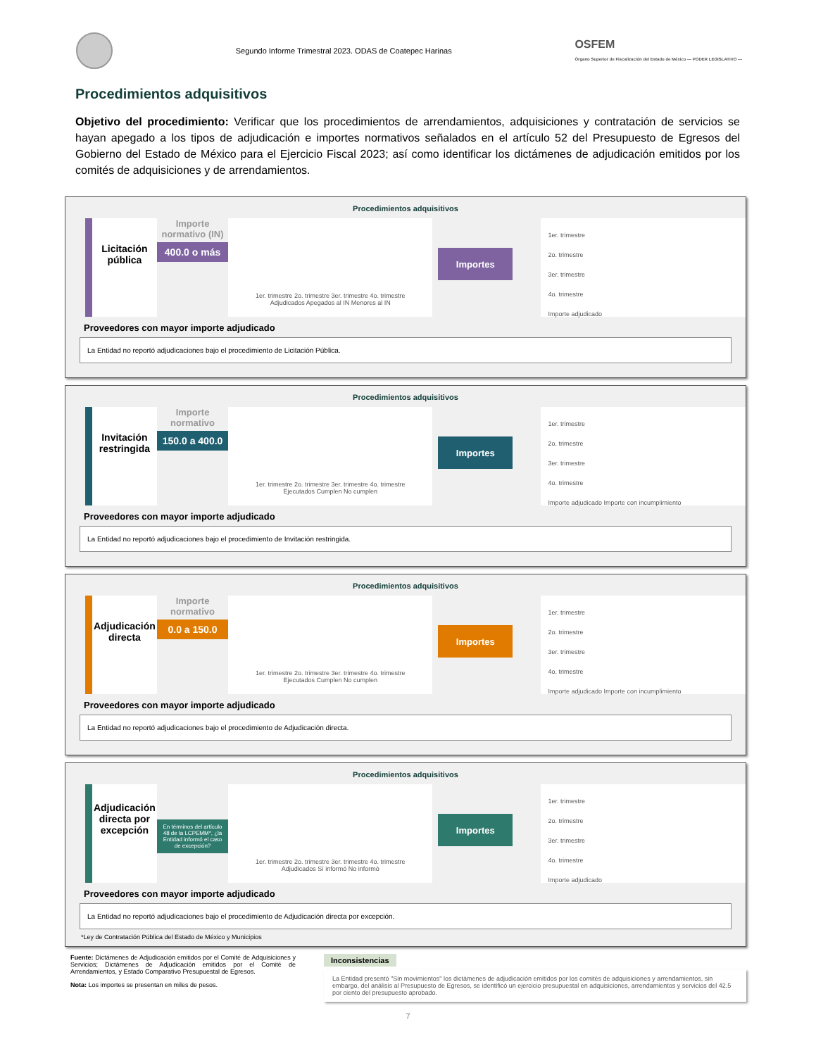Segundo Informe Trimestral 2023. ODAS de Coatepec Harinas
OSFEM
Órgano Superior de Fiscalización del Estado de México — PODER LEGISLATIVO —
Procedimientos adquisitivos
Objetivo del procedimiento: Verificar que los procedimientos de arrendamientos, adquisiciones y contratación de servicios se hayan apegado a los tipos de adjudicación e importes normativos señalados en el artículo 52 del Presupuesto de Egresos del Gobierno del Estado de México para el Ejercicio Fiscal 2023; así como identificar los dictámenes de adjudicación emitidos por los comités de adquisiciones y de arrendamientos.
Procedimientos adquisitivos
Licitación pública
Importe normativo (IN)
400.0 o más
1er. trimestre 2o. trimestre 3er. trimestre 4o. trimestre
Adjudicados Apegados al IN Menores al IN
Importes
1er. trimestre
2o. trimestre
3er. trimestre
4o. trimestre
Importe adjudicado
Proveedores con mayor importe adjudicado
La Entidad no reportó adjudicaciones bajo el procedimiento de Licitación Pública.
Procedimientos adquisitivos
Invitación restringida
Importe normativo
150.0 a 400.0
1er. trimestre 2o. trimestre 3er. trimestre 4o. trimestre
Ejecutados Cumplen No cumplen
Importes
1er. trimestre
2o. trimestre
3er. trimestre
4o. trimestre
Importe adjudicado Importe con incumplimiento
Proveedores con mayor importe adjudicado
La Entidad no reportó adjudicaciones bajo el procedimiento de Invitación restringida.
Procedimientos adquisitivos
Adjudicación directa
Importe normativo
0.0 a 150.0
1er. trimestre 2o. trimestre 3er. trimestre 4o. trimestre
Ejecutados Cumplen No cumplen
Importes
1er. trimestre
2o. trimestre
3er. trimestre
4o. trimestre
Importe adjudicado Importe con incumplimiento
Proveedores con mayor importe adjudicado
La Entidad no reportó adjudicaciones bajo el procedimiento de Adjudicación directa.
Procedimientos adquisitivos
Adjudicación directa por excepción
En términos del artículo 48 de la LCPEMM*, ¿la Entidad informó el caso de excepción?
1er. trimestre 2o. trimestre 3er. trimestre 4o. trimestre
Adjudicados Sí informó No informó
Importes
1er. trimestre
2o. trimestre
3er. trimestre
4o. trimestre
Importe adjudicado
Proveedores con mayor importe adjudicado
La Entidad no reportó adjudicaciones bajo el procedimiento de Adjudicación directa por excepción.
*Ley de Contratación Pública del Estado de México y Municipios
Fuente: Dictámenes de Adjudicación emitidos por el Comité de Adquisiciones y Servicios; Dictámenes de Adjudicación emitidos por el Comité de Arrendamientos, y Estado Comparativo Presupuestal de Egresos.
Nota: Los importes se presentan en miles de pesos.
Inconsistencias
La Entidad presentó "Sin movimientos" los dictámenes de adjudicación emitidos por los comités de adquisiciones y arrendamientos, sin embargo, del análisis al Presupuesto de Egresos, se identificó un ejercicio presupuestal en adquisiciones, arrendamientos y servicios del 42.5 por ciento del presupuesto aprobado.
7